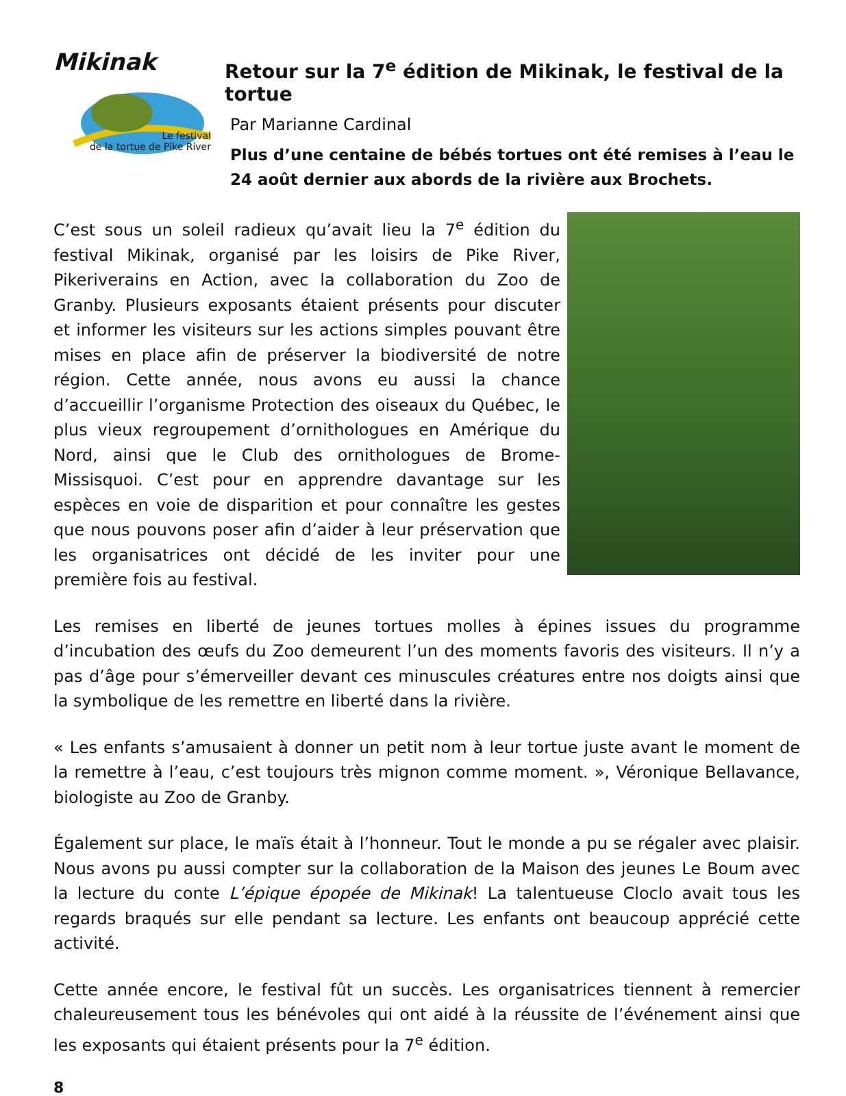Mikinak
Le festival
de la tortue de Pike River
Retour sur la 7<sup>e</sup> édition de Mikinak, le festival de la tortue
Par Marianne Cardinal
Plus d’une centaine de bébés tortues ont été remises à l’eau le 24 août dernier aux abords de la rivière aux Brochets.
C’est sous un soleil radieux qu’avait lieu la 7<sup>e</sup> édition du festival Mikinak, organisé par les loisirs de Pike River, Pikeriverains en Action, avec la collaboration du Zoo de Granby. Plusieurs exposants étaient présents pour discuter et informer les visiteurs sur les actions simples pouvant être mises en place afin de préserver la biodiversité de notre région. Cette année, nous avons eu aussi la chance d’accueillir l’organisme Protection des oiseaux du Québec, le plus vieux regroupement d’ornithologues en Amérique du Nord, ainsi que le Club des ornithologues de Brome-Missisquoi. C’est pour en apprendre davantage sur les espèces en voie de disparition et pour connaître les gestes que nous pouvons poser afin d’aider à leur préservation que les organisatrices ont décidé de les inviter pour une première fois au festival.
Les remises en liberté de jeunes tortues molles à épines issues du programme d’incubation des œufs du Zoo demeurent l’un des moments favoris des visiteurs. Il n’y a pas d’âge pour s’émerveiller devant ces minuscules créatures entre nos doigts ainsi que la symbolique de les remettre en liberté dans la rivière.
« Les enfants s’amusaient à donner un petit nom à leur tortue juste avant le moment de la remettre à l’eau, c’est toujours très mignon comme moment. », Véronique Bellavance, biologiste au Zoo de Granby.
Également sur place, le maïs était à l’honneur. Tout le monde a pu se régaler avec plaisir. Nous avons pu aussi compter sur la collaboration de la Maison des jeunes Le Boum avec la lecture du conte L’épique épopée de Mikinak! La talentueuse Cloclo avait tous les regards braqués sur elle pendant sa lecture. Les enfants ont beaucoup apprécié cette activité.
Cette année encore, le festival fût un succès. Les organisatrices tiennent à remercier chaleureusement tous les bénévoles qui ont aidé à la réussite de l’événement ainsi que les exposants qui étaient présents pour la 7<sup>e</sup> édition.
8